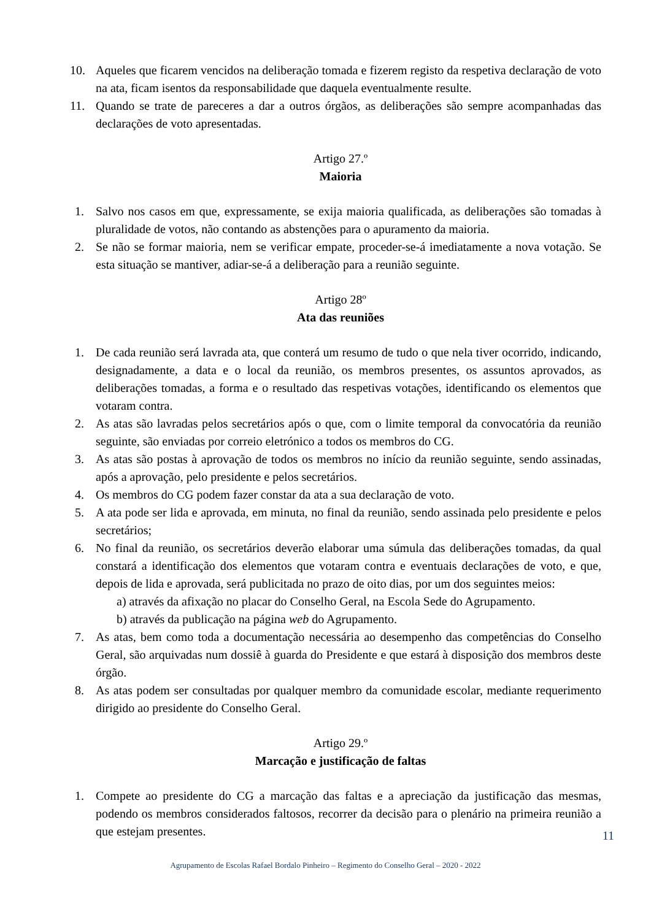10. Aqueles que ficarem vencidos na deliberação tomada e fizerem registo da respetiva declaração de voto na ata, ficam isentos da responsabilidade que daquela eventualmente resulte.
11. Quando se trate de pareceres a dar a outros órgãos, as deliberações são sempre acompanhadas das declarações de voto apresentadas.
Artigo 27.º
Maioria
1. Salvo nos casos em que, expressamente, se exija maioria qualificada, as deliberações são tomadas à pluralidade de votos, não contando as abstenções para o apuramento da maioria.
2. Se não se formar maioria, nem se verificar empate, proceder-se-á imediatamente a nova votação. Se esta situação se mantiver, adiar-se-á a deliberação para a reunião seguinte.
Artigo 28º
Ata das reuniões
1. De cada reunião será lavrada ata, que conterá um resumo de tudo o que nela tiver ocorrido, indicando, designadamente, a data e o local da reunião, os membros presentes, os assuntos aprovados, as deliberações tomadas, a forma e o resultado das respetivas votações, identificando os elementos que votaram contra.
2. As atas são lavradas pelos secretários após o que, com o limite temporal da convocatória da reunião seguinte, são enviadas por correio eletrónico a todos os membros do CG.
3. As atas são postas à aprovação de todos os membros no início da reunião seguinte, sendo assinadas, após a aprovação, pelo presidente e pelos secretários.
4. Os membros do CG podem fazer constar da ata a sua declaração de voto.
5. A ata pode ser lida e aprovada, em minuta, no final da reunião, sendo assinada pelo presidente e pelos secretários;
6. No final da reunião, os secretários deverão elaborar uma súmula das deliberações tomadas, da qual constará a identificação dos elementos que votaram contra e eventuais declarações de voto, e que, depois de lida e aprovada, será publicitada no prazo de oito dias, por um dos seguintes meios:
a) através da afixação no placar do Conselho Geral, na Escola Sede do Agrupamento.
b) através da publicação na página web do Agrupamento.
7. As atas, bem como toda a documentação necessária ao desempenho das competências do Conselho Geral, são arquivadas num dossiê à guarda do Presidente e que estará à disposição dos membros deste órgão.
8. As atas podem ser consultadas por qualquer membro da comunidade escolar, mediante requerimento dirigido ao presidente do Conselho Geral.
Artigo 29.º
Marcação e justificação de faltas
1. Compete ao presidente do CG a marcação das faltas e a apreciação da justificação das mesmas, podendo os membros considerados faltosos, recorrer da decisão para o plenário na primeira reunião a que estejam presentes.
11
Agrupamento de Escolas Rafael Bordalo Pinheiro – Regimento do Conselho Geral – 2020 - 2022